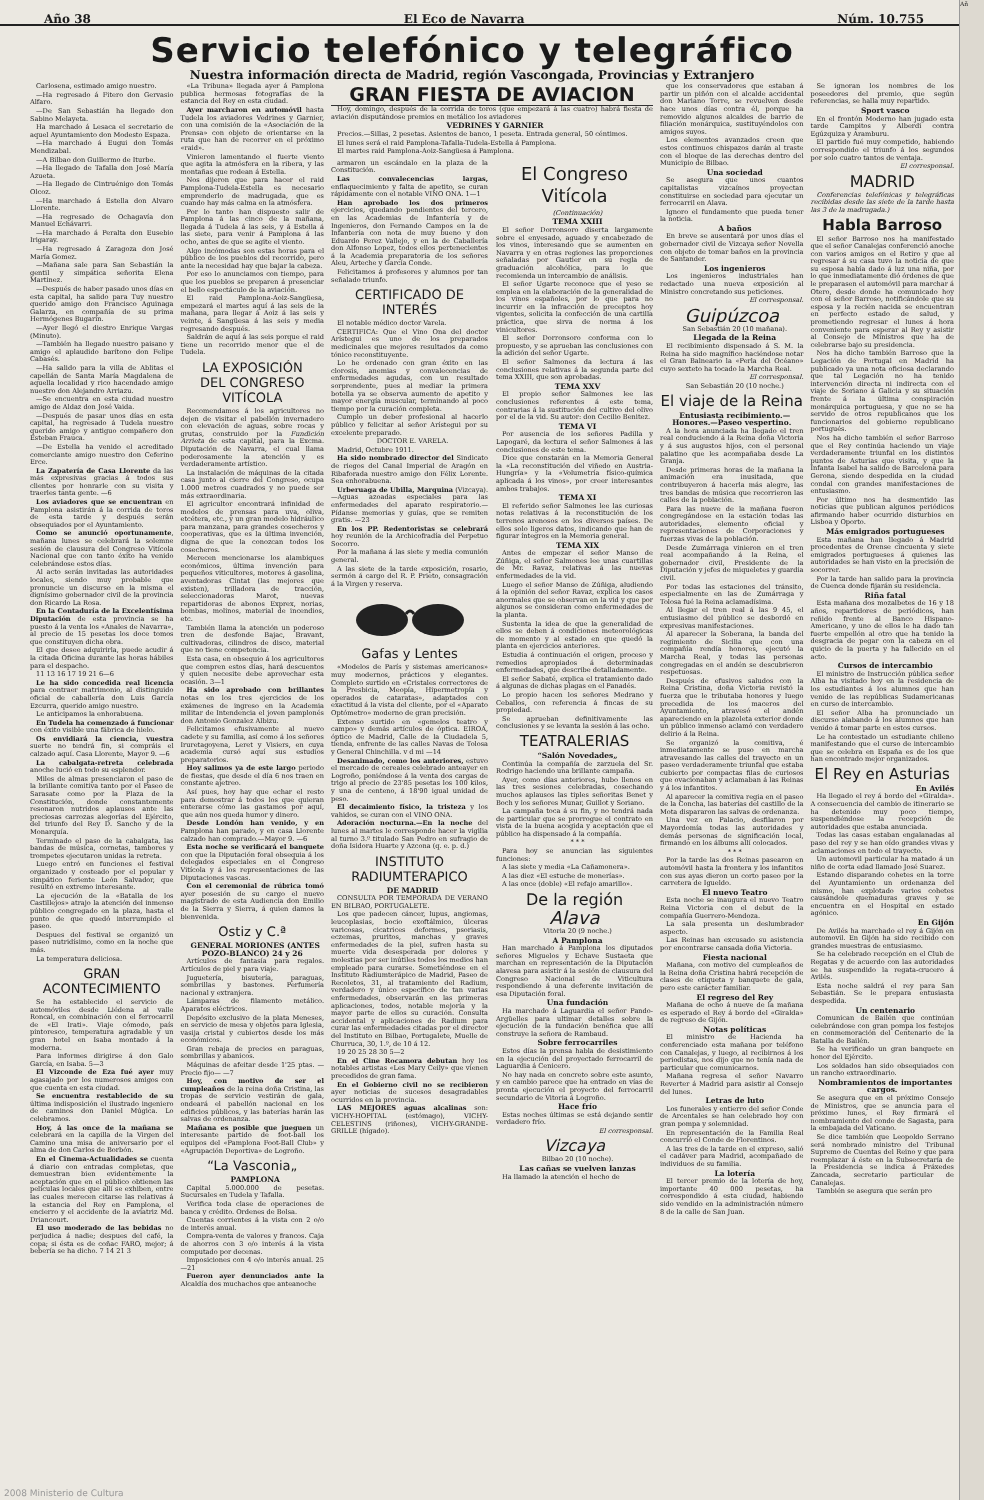Año 38 El Eco de Navarra Núm. 10.755
Servicio telefónico y telegráfico
Nuestra información directa de Madrid, región Vascongada, Provincias y Extranjero
Carlosena, estimado amigo nuestro.
—Ha regresado á Fitero don Gervasio Alfaro.
—De San Sebastián ha llegado don Sabino Melayeta.
Ha marchado á Lesaca el secretario de aquel Ayuntamiento don Modesto Espaza.
—Ha marchado á Eugui don Tomás Mendizabal.
—A Bilbao don Guillermo de Iturbe.
—Ha llegado de Tafalla don José María Azueta.
—Ha llegado de Cintruénigo don Tomás Olcoz.
—Ha marchado á Estella don Alvaro Llorente.
—Ha regresado de Ochagavía don Manuel Echávarri.
—Ha marchado á Peralta don Eusebio Irigaray.
—Ha regresado á Zaragoza don José María Gomez.
—Mañana sale para San Sebastián la gentil y simpática señorita Elena Martinez.
—Después de haber pasado unos días en esta capital, ha salido para Tuy nuestro querido amigo don Francisco Aguinaga Galarza, en compañía de su prima Hermógenes Bugarin.
—Ayer llegó el diestro Enrique Vargas (Minuto).
—También ha llegado nuestro paisano y amigo el aplaudido barítono don Felipe Cabasés.
—Ha salido para la villa de Ablitas el capellán de Santa María Magdalena de aquella localidad y rico hacendado amigo nuestro don Alejandro Arriazu.
—Se encuentra en esta ciudad nuestro amigo de Aldaz don José Vaida.
—Después de pasar unos días en esta capital, ha regresado á Tudela nuestro querido amigo y antiguo compañero don Esteban Frauca.
—De Estella ha venido el acreditado comerciante amigo nuestro don Ceferino Erce.
La Zapatería de Casa Llorente da las más expresivas gracias á todos sus clientes por honrarle con su visita y traerles tanta gente. —6
Los aviadores que se encuentran en Pamplona asistirán á la corrida de toros de esta tarde y después serán obsequiados por el Ayuntamiento.
Como se anunció oportunamente, mañana lunes se celebrará la solemne sesión de clausura del Congreso Vitícola Nacional que con tanto éxito ha venido celebrándose estos días.
Al acto serán invitadas las autoridades locales, siendo muy probable que pronuncie un discurso en la misma el dignísimo gobernador civil de la provincia don Ricardo La Rosa.
En la Contaduría de la Excelentísima Diputación de esta provincia se ha puesto á la venta los «Anales de Navarra», al precio de 15 pesetas los doce tomos que constituyen dicha obra.
El que desee adquirirla, puede acudir á la citada Oficina durante las horas hábiles para el despacho.
11 13 16 17 19 21 6—6
Le ha sido concedida real licencia para contraer matrimonio, al distinguido oficial de caballería don Luis García Ezcurra, querido amigo nuestro.
Le anticipamos la enhorabuena.
En Tudela ha comenzado á funcionar con éxito visible una fábrica de hielo.
Os envidiará la ciencia, vuestra suerte no tendrá fin, si compráis el calzado aquí. Casa Llorente, Mayor 9. —6
La cabalgata-retreta celebrada anoche lució en todo su esplendor.
Miles de almas presenciaron el paso de la brillante comitiva tanto por el Paseo de Sarasate como por la Plaza de la Constitución, donde constantemente resonaron nutridos aplausos ante las preciosas carrozas alegorías del Ejército, del triunfo del Rey D. Sancho y de la Monarquía.
Terminado el paso de la cabalgata, las bandas de música, cornetas, tambores y trompetes ejecutaron unidas la retreta.
Luego entró en funciones el festival organizado y costeado por el popular y simpático feriente León Salvador, que resultó en extremo interesante.
La ejecución de la «Batalla de los Castillejos» atrajo la atención del inmenso público congregado en la plaza, hasta el punto de que quedó interrumpido el paseo.
Despues del festival se organizó un paseo nutridísimo, como en la noche que más.
La temperatura deliciosa.
GRAN ACONTECIMIENTO
Se ha establecido el servicio de automóviles desde Liédena al valle Roncal, en combinación con el ferrocarril de «El Irati». Viaje cómodo, país pintoresco, temperatura agradable y un gran hotel en Isaba montado á la moderna.
Para informes dirigirse á don Galo García, en Isaba. 5—3
El Vizconde de Eza fué ayer muy agasajado por los numerosos amigos con que cuenta en esta ciudad.
Se encuentra restablecido de su última indisposición el ilustrado ingeniero de caminos don Daniel Múgica. Lo celebramos.
Hoy, á las once de la mañana se celebrará en la capilla de la Virgen del Camino una misa de aniversario por el alma de don Carlos de Borbón.
En el Cinema-Actualidades se cuenta á diario con entradas completas, que demuestran bien evidentemente la aceptación que en el público obtienen las películas locales que allí se exhiben, entre las cuales merecen citarse las relativas á la estancia del Rey en Pamplona, el encierro y el accidente de la aviatriz Md. Driancourt.
El uso moderado de las bebidas no perjudica á nadie; despues del café, la copa; si ésta es de coñac FARO, mejor; á bebería se ha dicho. 7 14 21 3
«La Tribuna» llegada ayer á Pamplona publica hermosas fotografías de la estancia del Rey en esta ciudad.
Ayer marcharon en automóvil hasta Tudela los aviadores Vedrines y Garnier, con una comisión de la «Asociación de la Prensa» con objeto de orientarse en la ruta que han de recorrer en el próximo «raid».
Vinieron lamentando el fuerte viento que agita la atmósfera en la ribera, y las montañas que rodean á Estella.
Nos dijeron que para hacer el raid Pamplona-Tudela-Estella es necesario emprenderlo de madrugada, que es cuando hay más calma en la atmósfera.
Por lo tanto han dispuesto salir de Pamplona á las cinco de la mañana, llegada á Tudela á las seis, y á Estella á las siete, para venir á Pamplona á las ocho, antes de que se agite el viento.
Algo incómodas son estas horas para el público de los pueblos del recorrido, pero ante la necesidad hay que bajar la cabeza.
Por eso lo anunciamos con tiempo, para que los pueblos se preparen á presenciar el bello espectáculo de la aviación.
El raid Pamplona-Aoiz-Sangüesa, empezará el martes aquí á las seis de la mañana, para llegar á Aoiz á las seis y veinte, á Sangüesa á las seis y media regresando después.
Saldrán de aquí á las seis porque el raid tiene un recorrido menor que el de Tudela.
LA EXPOSICIÓN
DEL CONGRESO VITÍCOLA
Recomendamos á los agricultores no dejen de visitar el pabellón invernadero con elevación de aguas, sobre rocas y grutas, construido por la Fundición Arrieta de esta capital, para la Excma. Diputación de Navarra, el cual llama poderosamente la atención y es verdaderamente artístico.
La instalación de máquinas de la citada casa junto al cierre del Congreso, ocupa 1.000 metros cuadrados y no puede ser más extraordinaria.
El agricultor encontrará infinidad de modelos de prensas para uva, oliva, etcétera, etc., y un gran modelo hidráulico para manzana, para grandes cosecheros y cooperativas, que es la última invención, digna de que la conozcan todos los cosecheros.
Merecen mencionarse los alambiques económicos, última invención para pequeños viticultores, motores á gasolina, aventadoras Cintat (las mejores que existen), trilladora de tracción, seleccionadoras Marot, nuevas repartidoras de abonos Exprex, norias, bombas, molinos, material de incendios, etc.
También llama la atención un poderoso tren de desfonde Bajac, Bravant, cultivadoras, cilindros de disco, material que no tiene competencia.
Esta casa, en obsequio á los agricultores que compren estos días, hará descuentos y quien necesite debe aprovechar esta ocasión. 3—1
Ha sido aprobado con brillantes notas en los tres ejercicios de los exámenes de ingreso en la Academia militar de Intendencia el joven pamplonés don Antonio Gonzalez Albizu.
Felicitamos efusivamente al nuevo cadete y su familia, así como á los señores Iruretagoyena, Leret y Visiers, en cuya academia cursó aquí sus estudios preparatorios.
Hoy salimos ya de este largo periodo de fiestas, que desde el día 6 nos traen en constante ajetreo.
Así pues, hoy hay que echar el resto para demostrar á todos los que quieran enterarse cómo las gastamos por aquí, que aún nos queda humor y dinero.
Desde Londón han venido, y en Pamplona han parado, y en casa Llorente calzado han comprado.—Mayor 9. —6
Esta noche se verificará el banquete con que la Diputación foral obsequia á los delegados especiales en el Congreso Vitícola y á los representaciones de las Diputaciones vascas.
Con el ceremonial de rúbrica tomó ayer posesión de su cargo el nuevo magistrado de esta Audiencia don Emilio de la Sierra y Sierra, á quien damos la bienvenida.
Ostiz y C.ª
GENERAL MORIONES (ANTES POZO-BLANCO) 24 y 26
Artículos de fantasía para regalos. Artículos de piel y para viaje.
Juguetería, bisutería, paraguas, sombrillas y bastones. Perfumería nacional y extranjera.
Lámparas de filamento metálico. Aparatos eléctricos.
Depósito exclusivo de la plata Meneses, en servicio de mesa y objetos para Iglesia, vasija cristal y cubiertos desde los más económicos.
Gran rebaja de precios en paraguas, sombrillas y abanicos.
Máquinas de afeitar desde 1'25 ptas. —Precio fijo— —7
Hoy, con motivo de ser el cumpleaños de la reina doña Cristina, las tropas de servicio vestirán de gala, ondeará el pabellón nacional en los edificios públicos, y las baterías harán las salvas de ordenanza.
Mañana es posible que jueguen un interesante partido de foot-ball los equipos del «Pamplona Foot-Ball Club» y «Agrupación Deportiva» de Logroño.
“La Vasconia„
PAMPLONA
Capital 5.000.000 de pesetas. Sucursales en Tudela y Tafalla.
Verifica toda clase de operaciones de banca y crédito. Ordenes de Bolsa.
Cuentas corrientes á la vista con 2 o/o de interés anual.
Compra-venta de valores y francos. Caja de ahorros con 3 o/o interés á la vista computado por decenas.
Imposiciones con 4 o/o interés anual. 25—21
Fueron ayer denunciados ante la Alcaldía dos muchachos que anteanoche
GRAN FIESTA DE AVIACION
Hoy, domingo, después de la corrida de toros (que empezará á las cuatro) habrá fiesta de aviación disputándose premios en metálico los aviadores
VEDRINES Y GARNIER
Precios.—Sillas, 2 pesetas. Asientos de banco, 1 peseta. Entrada general, 50 céntimos.
El lunes será el raid Pamplona-Tafalla-Tudela-Estella á Pamplona.
El martes raid Pamplona-Aoiz-Sangüesa á Pamplona.
armaron un escándalo en la plaza de la Constitución.
Las convalecencias largas, enflaquecimiento y falta de apetito, se curan rápidamente con el notable VINO ONA. 1—1
Han aprobado los dos primeros ejercicios, quedando pendientes del tercero, en las Academias de Infantería y de Ingenieros, don Fernando Campos en la de Infantería con nota de muy bueno y don Eduardo Perez Vallejo, y en la de Caballería don Alfonso Lopez, todos ellos pertenecientes á la Academia preparatoria de los señores Aleu, Arteche y García Conde.
Felicitamos á profesores y alumnos por tan señalado triunfo.
CERTIFICADO DE INTERÉS
El notable médico doctor Varela.
CERTIFICA: Que el Vino Ona del doctor Arístegui es uno de los preparados medicinales que mejores resultados da como tónico reconstituyente.
Lo he ordenado con gran éxito en las clorosis, anemias y convalecencias de enfermedades agudas, con un resultado sorprendente, pues al mediar la primera botella ya se observa aumento de apetito y mayor energía muscular, terminando al poco tiempo por la curación completa.
Cumplo un deber profesional al hacerlo público y felicitar al señor Arístegui por su excelente preparado.
DOCTOR E. VARELA.
Madrid, Octubre 1911.
Ha sido nombrado director del Sindicato de riegos del Canal Imperial de Aragón en Ribaforada nuestro amigo don Félix Lorente. Sea enhorabuena.
Urberuaga de Ubilla, Marquina (Vizcaya).—Aguas azoadas especiales para las enfermedades del aparato respiratorio.—Pídanse memorias y guías, que se remiten gratis. —23
En los PP. Redentoristas se celebrará hoy reunión de la Archicofradía del Perpetuo Socorro.
Por la mañana á las siete y media comunión general.
A las siete de la tarde exposición, rosario, sermón á cargo del R. P. Prieto, consagración á la Virgen y reserva.
Gafas y Lentes
«Modelos de París y sistemas americanos» muy modernos, prácticos y elegantes. Completo surtido en «Cristales correctores de la Presbicia, Meopía, Hipermetropía y operados de cataratas», adaptados con exactitud á la vista del cliente, por el «Aparato Optómetro» moderno de gran precisión.
Extenso surtido en «gemelos teatro y campo» y demás artículos de óptica. EIROA, óptico de Madrid, Calle de la Ciudadela 5, tienda, enfrente de las calles Navas de Tolosa y General Chinchilla. v d mi —14
Desanimado, como los anteriores, estuvo el mercado de cereales celebrado anteayer en Logroño, poniéndose á la venta dos cargas de trigo al precio de 23'85 pesetas los 100 kilos, y una de centeno, á 18'90 igual unidad de peso.
El decaimiento físico, la tristeza y los vahidos, se curan con el VINO ONA.
Adoración nocturna.—En la noche del lunes al martes le corresponde hacer la vigilia al turno 3.º titulado San Pedro en sufragio de doña Isidora Huarte y Azcona (q. e. p. d.)
INSTITUTO RADIUMTERAPICO
DE MADRID
CONSULTA POR TEMPORADA DE VERANO EN BILBAO, PORTUGALETE.
Los que padecen cáncer, lupus, angiomas, leucoplasias, bocio exoftálmico, úlceras varicosas, cicatrices deformes, psoriasis, eczemas, pruritos, manchas y graves enfermedades de la piel, sufren hasta su muerte vida desesperada por dolores y molestias por ser inútiles todos los medios han empleado para curarse. Sometiéndose en el Instituto Radiumterápico de Madrid, Paseo de Recoletos, 31, al tratamiento del Radium, verdadero y único específico de tan varias enfermedades, observarán en las primeras aplicaciones, todos, notable mejoría y la mayor parte de ellos su curación. Consulta accidental y aplicaciones de Radium para curar las enfermedades citadas por el director del Instituto en Bilbao, Portugalete, Muelle de Churruca, 30, 1.º, de 10 á 12.
19 20 25 28 30 5—2
En el Cine Rocamora debutan hoy los notables artistas «Les Mary Ceily» que vienen precedidos de gran fama.
En el Gobierno civil no se recibieron ayer noticias de sucesos desagradables ocurridos en la provincia.
LAS MEJORES aguas alcalinas son: VICHY-HOPITAL (estómago), VICHY-CELESTINS (riñones), VICHY-GRANDE-GRILLE (hígado).
El Congreso Vitícola
(Continuación)
TEMA XXIII
El señor Dorronsoro diserta largamente sobre el enyesado, aguado y encabezado de los vinos, interesando que se aumenten en Navarra y en otras regiones las proporciones señaladas por Gautier en su regla de graduación alcohólica, para lo que recomienda un intercambio de análisis.
El señor Ugarte reconoce que el yeso se emplea en la elaboración de la generalidad de los vinos españoles, por lo que para no incurrir en la infracción de preceptos hoy vigentes, solicita la confección de una cartilla práctica, que sirva de norma á los vinicultores.
El señor Dorronsoro conforma con lo propuesto, y se aprueban las conclusiones con la adición del señor Ugarte.
El señor Salmones da lectura á las conclusiones relativas á la segunda parte del tema XXIII, que son aprobadas.
TEMA XXV
El propio señor Salmones lee las conclusiones referentes á este tema, contrarias á la sustitución del cultivo del olivo por el de la vid. Su autor: don Cecilio Benitez.
TEMA VI
Por ausencia de los señores Padilla y Lapogaré, da lectura el señor Salmones á las conclusiones de este tema.
Dice que constarán en la Memoria General la «La reconstitución del viñedo en Austria-Hungría» y la «Volumetría físico-química aplicada á los vinos», por creer interesantes ambos trabajos.
TEMA XI
El referido señor Salmones lee las curiosas notas relativas á la reconstitución de los terrenos arenosos en los diversos países. De ellos solo ligeros datos, indicando que han de figurar íntegros en la Memoria general.
TEMA XIX
Antes de empezar el señor Manso de Zúñiga, el señor Salmones lee unas cuartillas de Mr. Ravaz, relativas á las nuevas enfermedades de la vid.
Luego el señor Manso de Zúñiga, aludiendo á la opinión del señor Ravaz, explica los casos anormales que se observan en la vid y que por algunos se consideran como enfermedades de la planta.
Sustenta la idea de que la generalidad de ellos se deben á condiciones meteorológicas de momento y al estado en que quedó la planta en ejercicios anteriores.
Estudia á continuación el origen, proceso y remedios apropiados á determinadas enfermedades, que describe detalladamente.
El señor Sabaté, explica el tratamiento dado á algunas de dichas plagas en el Panadés.
Lo propio hacen los señores Medrano y Ceballos, con referencia á fincas de su propiedad.
Se aprueban definitivamente las conclusiones y se levanta la sesión á las ocho.
TEATRALERIAS
“Salón Novedades„
Continúa la compañía de zarzuela del Sr. Rodrigo haciendo una brillante campaña.
Ayer, como días anteriores, hubo llenos en las tres sesiones celebradas, cosechando muchos aplausos las tiples señoritas Benet y Boch y los señores Munar, Guillot y Soriano.
La campaña toca á su fin, y no tendrá nada de particular que se prorrogue el contrato en vista de la buena acogida y aceptación que el público ha dispensado á la compañía.
* * *
Para hoy se anuncian las siguientes funciones:
A las siete y media «La Cañamonera».
A las diez «El estuche de monerías».
A las once (doble) «El refajo amarillo».
De la región
Alava
Vitoria 20 (9 noche.)
A Pamplona
Han marchado á Pamplona los diputados señores Miguelos y Echave Sustaeta que marchan en representación de la Diputación alavesa para asistir á la sesión de clausura del Congreso Nacional de Viticultura respondiendo á una deferente invitación de esa Diputación foral.
Una fundación
Ha marchado á Laguardia el señor Pando-Argüelles para ultimar detalles sobre la ejecución de la fundación benéfica que allí construye la señora de Rambaud.
Sobre ferrocarriles
Estos días la prensa habla de desistimiento en la ejecución del proyectado ferrocarril de Laguardia á Cenicero.
No hay nada en concreto sobre este asunto, y en cambio parece que ha entrado en vías de pronta ejecución el proyecto del ferrocarril secundario de Vitoria á Logroño.
Hace frío
Estas noches últimas se está dejando sentir verdadero frío.
El corresponsal.
Vizcaya
Bilbao 20 (10 noche).
Las cañas se vuelven lanzas
Ha llamado la atención el hecho de
que los conservadores que estaban á partir un piñón con el alcalde accidental don Mariano Torre, se revuelven desde hace unos días contra él, porque ha removido algunos alcaldes de barrio de filiación monárquica, sustituyéndolos con amigos suyos.
Los elementos avanzados creen que estos continuos chispazos darán al traste con el bloque de las derechas dentro del Municipio de Bilbao.
Una sociedad
Se asegura que unos cuantos capitalistas vizcaínos proyectan constituirse en sociedad para ejecutar un ferrocarril en Alava.
Ignoro el fundamento que pueda tener la noticia.
A baños
En breve se ausentará por unos días el gobernador civil de Vizcaya señor Novella con objeto de tomar baños en la provincia de Santander.
Los ingenieros
Los ingenieros industriales han redactado una nueva exposición al Ministro concretando sus peticiones.
El corresponsal.
Guipúzcoa
San Sebastián 20 (10 mañana).
Llegada de la Reina
El recibimiento dispensado á S. M. la Reina ha sido magnífico haciéndose notar el Gran Balneario la «Perla del Océano» cuyo sexteto ha tocado la Marcha Real.
El corresponsal.
San Sebastián 20 (10 noche.)
El viaje de la Reina
Entusiasta recibimiento.—Honores.—Paseo vespertino.
A la hora anunciada ha llegado el tren real conduciendo á la Reina doña Victoria y á sus augustos hijos, con el personal palatino que les acompañaba desde La Granja.
Desde primeras horas de la mañana la animación era inusitada, que contribuyeron á hacerla más alegre, las tres bandas de música que recorrieron las calles de la población.
Para las nueve de la mañana fueron congregándose en la estación todas las autoridades, elemento oficial y representaciones de Corporaciones y fuerzas vivas de la población.
Desde Zumárraga vinieron en el tren real acompañando á la Reina, el gobernador civil, Presidente de la Diputación y jefes de miqueletes y guardia civil.
Por todas las estaciones del tránsito, especialmente en las de Zumárraga y Tolosa fué la Reina aclamadísima.
Al llegar el tren real á las 9 45, el entusiasmo del público se desbordó en expresivas manifestaciones.
Al aparecer la Soberana, la banda del regimiento de Sicilia que con una compañía rendía honores, ejecutó la Marcha Real, y todas las personas congregadas en el andén se descubrieron respetuosas.
Después de efusivos saludos con la Reina Cristina, doña Victoria revistó la fuerza que le tributaba honores y luego precedida de los maceros del Ayuntamiento, atravesó el andén apareciendo en la plazoleta exterior donde un público inmenso aclamó con verdadero delirio á la Reina.
Se organizó la comitiva, é inmediatamente se puso en marcha atravesando las calles del trayecto en un paseo verdaderamente triunfal que estaba cubierto por compactas filas de curiosos que ovacionaban y aclamaban á las Reinas y á los infantitos.
Al aparecer la comitiva regia en el paseo de la Concha, las baterías del castillo de la Mota dispararon las salvas de ordenanza.
Una vez en Palacio, desfilaron por Mayordomía todas las autoridades y demás personas de significación local, firmando en los álbums allí colocados.
* * *
Por la tarde las dos Reinas pasearon en automóvil hasta la frontera y los infantitos con sus ayas dieron un corto paseo por la carretera de Igueldo.
El nuevo Teatro
Esta noche se inaugura el nuevo Teatro Reina Victoria con el debut de la compañía Guerrero-Mendoza.
La sala presenta un deslumbrador aspecto.
Las Reinas han excusado su asistencia por encontrarse cansada doña Victoria.
Fiesta nacional
Mañana, con motivo del cumpleaños de la Reina doña Cristina habrá recepción de clases de etiqueta y banquete de gala, pero este carácter familiar.
El regreso del Rey
Mañana de ocho á nueve de la mañana es esperado el Rey á bordo del «Giralda» de regreso de Gijón.
Notas políticas
El ministro de Hacienda ha conferenciado esta mañana por teléfono con Canalejas, y luego, al recibirnos á los periodistas, nos dijo que no tenía nada de particular que comunicarnos.
Mañana regresa el señor Navarro Reverter á Madrid para asistir al Consejo del lunes.
Letras de luto
Los funerales y entierro del señor Conde de Arcentales se han celebrado hoy con gran pompa y solemnidad.
En representación de la Familia Real concurrió el Conde de Florentinos.
A las tres de la tarde en el expreso, salió el cadáver para Madrid, acompañado de individuos de su familia.
La lotería
El tercer premio de la lotería de hoy, importante 40 000 pesetas, ha correspondido á esta ciudad, habiendo sido vendido en la administración número 8 de la calle de San Juan.
Se ignoran los nombres de los poseedores del premio, que según referencias, se halla muy repartido.
Sport vasco
En el frontón Moderno han jugado esta tarde Campitos y Alberdi contra Egúzquiza y Aramburu.
El partido fué muy competido, habiendo correspondido el triunfo á los segundos por solo cuatro tantos de ventaja.
El corresponsal.
MADRID
Conferencias telefónicas y telegráficas recibidas desde las siete de la tarde hasta las 3 de la madrugada.)
Habla Barroso
El señor Barroso nos ha manifestado que el señor Canalejas conferenció anoche con varios amigos en el Retiro y que al regresar á su casa tuvo la noticia de que su esposa había dado á luz una niña, por lo que inmediatamente dió órdenes de que le preparasen el automóvil para marchar á Otero, desde donde ha comunicado hoy con el señor Barroso, notificándole que su esposa y la recién nacida se encuentran en perfecto estado de salud, y prometiendo regresar el lunes á hora conveniente para esperar al Rey y asistir al Consejo de Ministros que ha de celebrarse bajo su presidencia.
Nos ha dicho también Barroso que la Legación de Portugal en Madrid ha publicado ya una nota oficiosa declarando que tal Legación no ha tenido intervención directa ni indirecta con el viaje de Soriano á Galicia y su situación frente á la última conspiración monárquica portuguesa, y que no se ha servido de otros republicanos que los funcionarios del gobierno republicano portugués.
Nos ha dicho también el señor Barroso que el Rey continúa haciendo un viaje verdaderamente triunfal en los distintos puntos de Asturias que visita, y que la Infanta Isabel ha salido de Barcelona para Gerona, siendo despedida en la ciudad condal con grandes manifestaciones de entusiasmo.
Por último nos ha desmentido las noticias que publican algunos periódicos afirmando haber ocurrido disturbios en Lisboa y Oporto.
Más emigrados portugueses
Esta mañana han llegado á Madrid procedentes de Orense cincuenta y siete emigrados portugueses á quienes las autoridades se han visto en la precisión de socorrer.
Por la tarde han salido para la provincia de Cuenca donde fijarán su residencia.
Riña fatal
Esta mañana dos mozalbetes de 16 y 18 años, repartidores de periódicos, han reñido frente al Banco Hispano-Americano, y uno de ellos le ha dado tan fuerte empellón al otro que ha tenido la desgracia de pegar con la cabeza en el quicio de la puerta y ha fallecido en el acto.
Cursos de intercambio
El ministro de Instrucción pública señor Alba ha visitado hoy en la residencia de los estudiantes á los alumnos que han venido de las repúblicas Sudamericanas en curso de intercambio.
El señor Alba ha pronunciado un discurso alabando á los alumnos que han venido á tomar parte en estos cursos.
Le ha contestado un estudiante chileno manifestando que el curso de intercambio que se celebra en España es de los que han encontrado mejor organizados.
El Rey en Asturias
En Avilés
Ha llegado el rey á bordo del «Giralda». A consecuencia del cambio de itinerario se ha detenido muy poco tiempo, suspendiéndose la recepción de autoridades que estaba anunciada.
Todas las casas estaban engalanadas al paso del rey y se han oído grandes vivas y aclamaciones en todo el trayecto.
Un automovil particular ha matado á un niño de corta edad llamado José Suarez.
Estando disparando cohetes en la torre del Ayuntamiento un ordenanza del mismo, han explotado varios cohetes causándole quemaduras graves y se encuentra en el Hospital en estado agónico.
En Gijón
De Avilés ha marchado el rey á Gijón en automovil. En Gijón ha sido recibido con grandes muestras de entusiasmo.
Se ha celebrado recepción en el Club de Regatas y de acuerdo con las autoridades se ha suspendido la regata-crucero á Avilés.
Esta noche saldrá el rey para San Sebastián. Se le prepara entusiasta despedida.
Un centenario
Comunican de Bailén que continúan celebrándose con gran pompa los festejos en conmemoración del Centenario de la Batalla de Bailén.
Se ha verificado un gran banquete en honor del Ejército.
Los soldados han sido obsequiados con un rancho extraordinario.
Nombramientos de importantes cargos.
Se asegura que en el próximo Consejo de Ministros, que se anuncia para el próximo lunes, el Rey firmará el nombramiento del conde de Sagasta, para la embajada del Vaticano.
Se dice también que Leopoldo Serrano será nombrado ministro del Tribunal Supremo de Cuentas del Reino y que para reemplazar á éste en la Subsecretaría de la Presidencia se indica á Práxedes Zancada, secretario particular de Canalejas.
También se asegura que serán pro
Añ
2008 Ministerio de Cultura